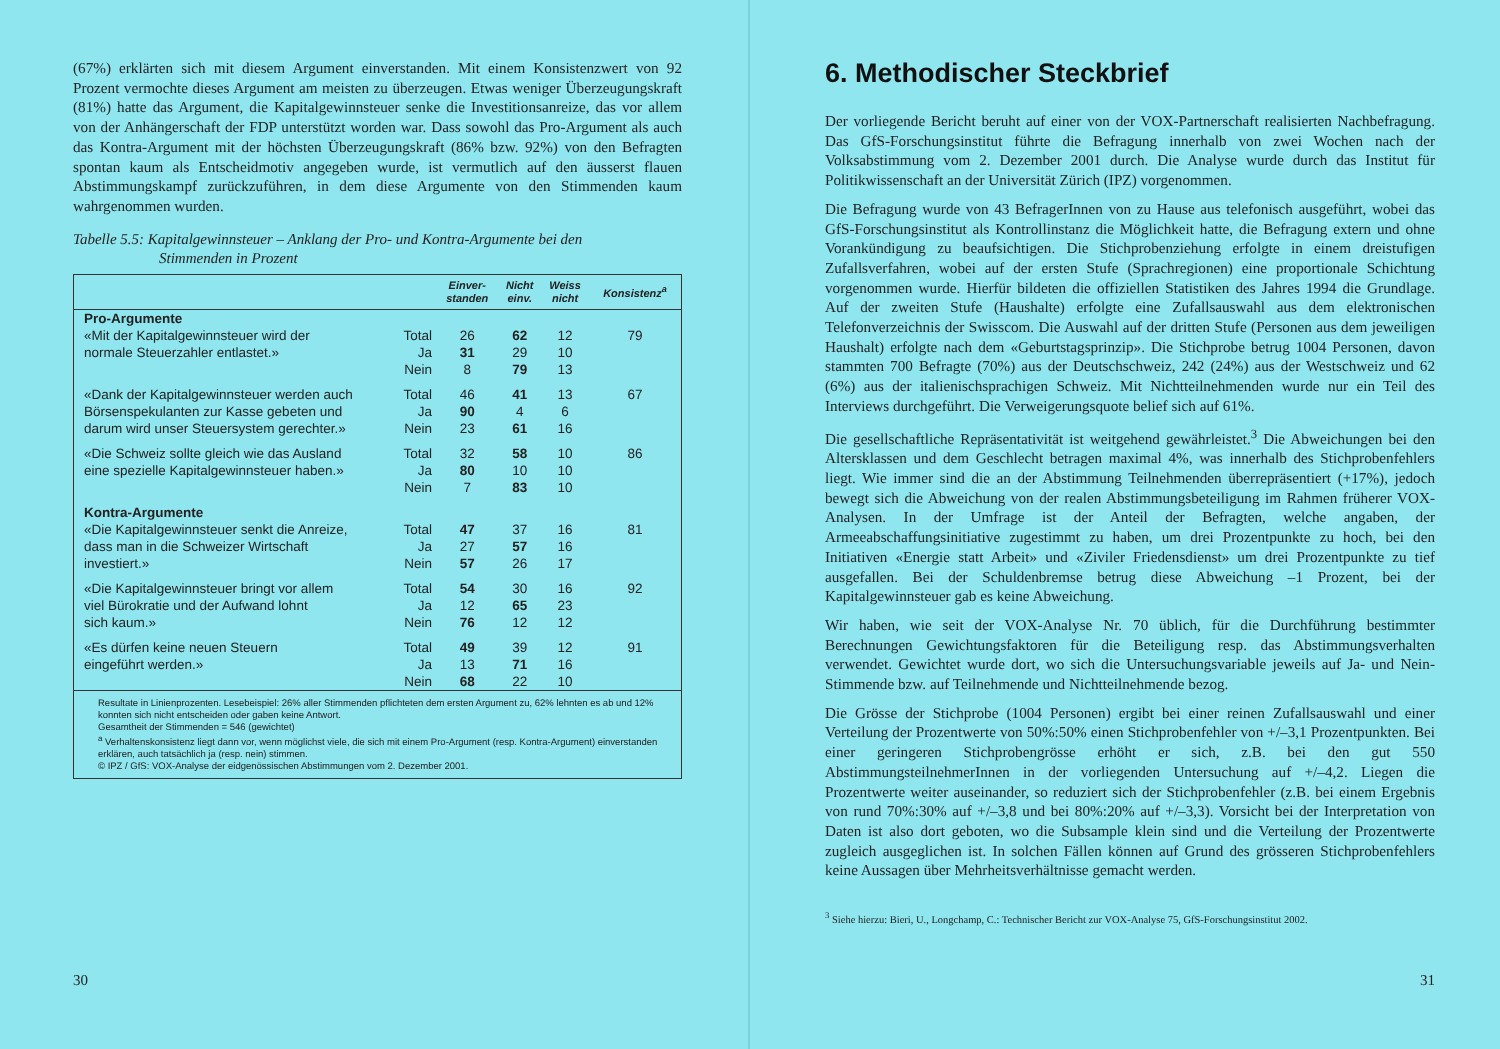(67%) erklärten sich mit diesem Argument einverstanden. Mit einem Konsistenzwert von 92 Prozent vermochte dieses Argument am meisten zu überzeugen. Etwas weniger Überzeugungskraft (81%) hatte das Argument, die Kapitalgewinnsteuer senke die Investitionsanreize, das vor allem von der Anhängerschaft der FDP unterstützt worden war. Dass sowohl das Pro-Argument als auch das Kontra-Argument mit der höchsten Überzeugungskraft (86% bzw. 92%) von den Befragten spontan kaum als Entscheidmotiv angegeben wurde, ist vermutlich auf den äusserst flauen Abstimmungskampf zurückzuführen, in dem diese Argumente von den Stimmenden kaum wahrgenommen wurden.
Tabelle 5.5: Kapitalgewinnsteuer – Anklang der Pro- und Kontra-Argumente bei den
Stimmenden in Prozent
| | | Einver- standen | Nicht einv. | Weiss nicht | Konsistenz<sup>a</sup> |
| --- | --- | --- | --- | --- | --- |
| Pro-Argumente | | | | | |
| «Mit der Kapitalgewinnsteuer wird der | Total | 26 | 62 | 12 | 79 |
| normale Steuerzahler entlastet.» | Ja | 31 | 29 | 10 | |
| | Nein | 8 | 79 | 13 | |
| «Dank der Kapitalgewinnsteuer werden auch | Total | 46 | 41 | 13 | 67 |
| Börsenspekulanten zur Kasse gebeten und | Ja | 90 | 4 | 6 | |
| darum wird unser Steuersystem gerechter.» | Nein | 23 | 61 | 16 | |
| «Die Schweiz sollte gleich wie das Ausland | Total | 32 | 58 | 10 | 86 |
| eine spezielle Kapitalgewinnsteuer haben.» | Ja | 80 | 10 | 10 | |
| | Nein | 7 | 83 | 10 | |
| Kontra-Argumente | | | | | |
| «Die Kapitalgewinnsteuer senkt die Anreize, | Total | 47 | 37 | 16 | 81 |
| dass man in die Schweizer Wirtschaft | Ja | 27 | 57 | 16 | |
| investiert.» | Nein | 57 | 26 | 17 | |
| «Die Kapitalgewinnsteuer bringt vor allem | Total | 54 | 30 | 16 | 92 |
| viel Bürokratie und der Aufwand lohnt | Ja | 12 | 65 | 23 | |
| sich kaum.» | Nein | 76 | 12 | 12 | |
| «Es dürfen keine neuen Steuern | Total | 49 | 39 | 12 | 91 |
| eingeführt werden.» | Ja | 13 | 71 | 16 | |
| | Nein | 68 | 22 | 10 | |
| Resultate in Linienprozenten. Lesebeispiel: 26% aller Stimmenden pflichteten dem ersten Argument zu, 62% lehnten es ab und 12% konnten sich nicht entscheiden oder gaben keine Antwort. Gesamtheit der Stimmenden = 546 (gewichtet) <sup>a</sup> Verhaltenskonsistenz liegt dann vor, wenn möglichst viele, die sich mit einem Pro-Argument (resp. Kontra-Argument) einverstanden erklären, auch tatsächlich ja (resp. nein) stimmen. © IPZ / GfS: VOX-Analyse der eidgenössischen Abstimmungen vom 2. Dezember 2001. | | | | | |
30
6. Methodischer Steckbrief
Der vorliegende Bericht beruht auf einer von der VOX-Partnerschaft realisierten Nachbefragung. Das GfS-Forschungsinstitut führte die Befragung innerhalb von zwei Wochen nach der Volksabstimmung vom 2. Dezember 2001 durch. Die Analyse wurde durch das Institut für Politikwissenschaft an der Universität Zürich (IPZ) vorgenommen.
Die Befragung wurde von 43 BefragerInnen von zu Hause aus telefonisch ausgeführt, wobei das GfS-Forschungsinstitut als Kontrollinstanz die Möglichkeit hatte, die Befragung extern und ohne Vorankündigung zu beaufsichtigen. Die Stichprobenziehung erfolgte in einem dreistufigen Zufallsverfahren, wobei auf der ersten Stufe (Sprachregionen) eine proportionale Schichtung vorgenommen wurde. Hierfür bildeten die offiziellen Statistiken des Jahres 1994 die Grundlage. Auf der zweiten Stufe (Haushalte) erfolgte eine Zufallsauswahl aus dem elektronischen Telefonverzeichnis der Swisscom. Die Auswahl auf der dritten Stufe (Personen aus dem jeweiligen Haushalt) erfolgte nach dem «Geburtstagsprinzip». Die Stichprobe betrug 1004 Personen, davon stammten 700 Befragte (70%) aus der Deutschschweiz, 242 (24%) aus der Westschweiz und 62 (6%) aus der italienischsprachigen Schweiz. Mit Nichtteilnehmenden wurde nur ein Teil des Interviews durchgeführt. Die Verweigerungsquote belief sich auf 61%.
Die gesellschaftliche Repräsentativität ist weitgehend gewährleistet.<sup>3</sup> Die Abweichungen bei den Altersklassen und dem Geschlecht betragen maximal 4%, was innerhalb des Stichprobenfehlers liegt. Wie immer sind die an der Abstimmung Teilnehmenden überrepräsentiert (+17%), jedoch bewegt sich die Abweichung von der realen Abstimmungsbeteiligung im Rahmen früherer VOX-Analysen. In der Umfrage ist der Anteil der Befragten, welche angaben, der Armeeabschaffungsinitiative zugestimmt zu haben, um drei Prozentpunkte zu hoch, bei den Initiativen «Energie statt Arbeit» und «Ziviler Friedensdienst» um drei Prozentpunkte zu tief ausgefallen. Bei der Schuldenbremse betrug diese Abweichung –1 Prozent, bei der Kapitalgewinnsteuer gab es keine Abweichung.
Wir haben, wie seit der VOX-Analyse Nr. 70 üblich, für die Durchführung bestimmter Berechnungen Gewichtungsfaktoren für die Beteiligung resp. das Abstimmungsverhalten verwendet. Gewichtet wurde dort, wo sich die Untersuchungsvariable jeweils auf Ja- und Nein-Stimmende bzw. auf Teilnehmende und Nichtteilnehmende bezog.
Die Grösse der Stichprobe (1004 Personen) ergibt bei einer reinen Zufallsauswahl und einer Verteilung der Prozentwerte von 50%:50% einen Stichprobenfehler von +/–3,1 Prozentpunkten. Bei einer geringeren Stichprobengrösse erhöht er sich, z.B. bei den gut 550 AbstimmungsteilnehmerInnen in der vorliegenden Untersuchung auf +/–4,2. Liegen die Prozentwerte weiter auseinander, so reduziert sich der Stichprobenfehler (z.B. bei einem Ergebnis von rund 70%:30% auf +/–3,8 und bei 80%:20% auf +/–3,3). Vorsicht bei der Interpretation von Daten ist also dort geboten, wo die Subsample klein sind und die Verteilung der Prozentwerte zugleich ausgeglichen ist. In solchen Fällen können auf Grund des grösseren Stichprobenfehlers keine Aussagen über Mehrheitsverhältnisse gemacht werden.
<sup>3</sup> Siehe hierzu: Bieri, U., Longchamp, C.: Technischer Bericht zur VOX-Analyse 75, GfS-Forschungsinstitut 2002.
31